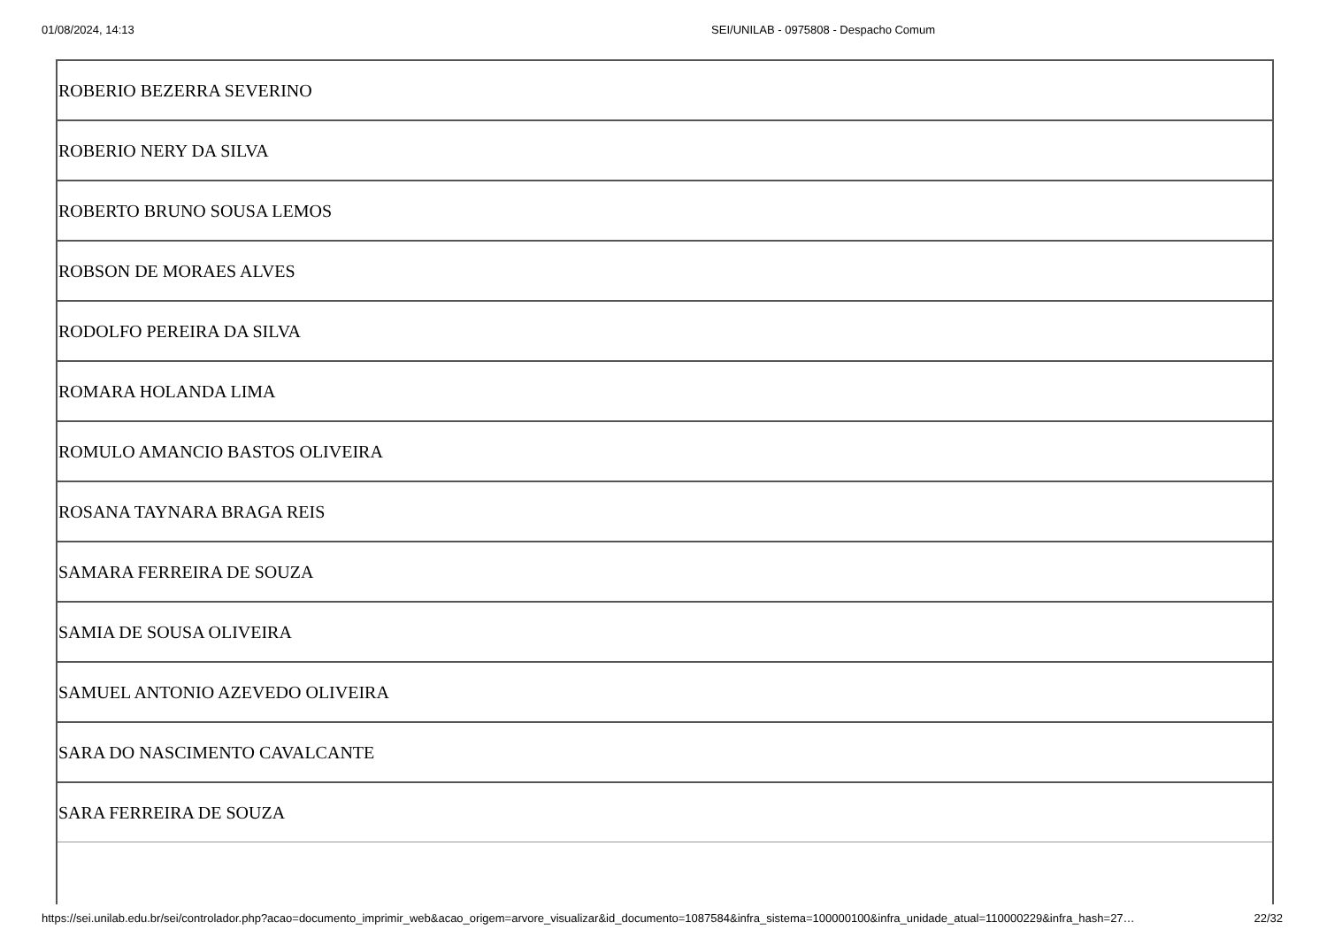01/08/2024, 14:13 SEI/UNILAB - 0975808 - Despacho Comum
| ROBERIO BEZERRA SEVERINO |
| ROBERIO NERY DA SILVA |
| ROBERTO BRUNO SOUSA LEMOS |
| ROBSON DE MORAES ALVES |
| RODOLFO PEREIRA DA SILVA |
| ROMARA HOLANDA LIMA |
| ROMULO AMANCIO BASTOS OLIVEIRA |
| ROSANA TAYNARA BRAGA REIS |
| SAMARA FERREIRA DE SOUZA |
| SAMIA DE SOUSA OLIVEIRA |
| SAMUEL ANTONIO AZEVEDO OLIVEIRA |
| SARA DO NASCIMENTO CAVALCANTE |
| SARA FERREIRA DE SOUZA |
https://sei.unilab.edu.br/sei/controlador.php?acao=documento_imprimir_web&acao_origem=arvore_visualizar&id_documento=1087584&infra_sistema=100000100&infra_unidade_atual=110000229&infra_hash=27… 22/32